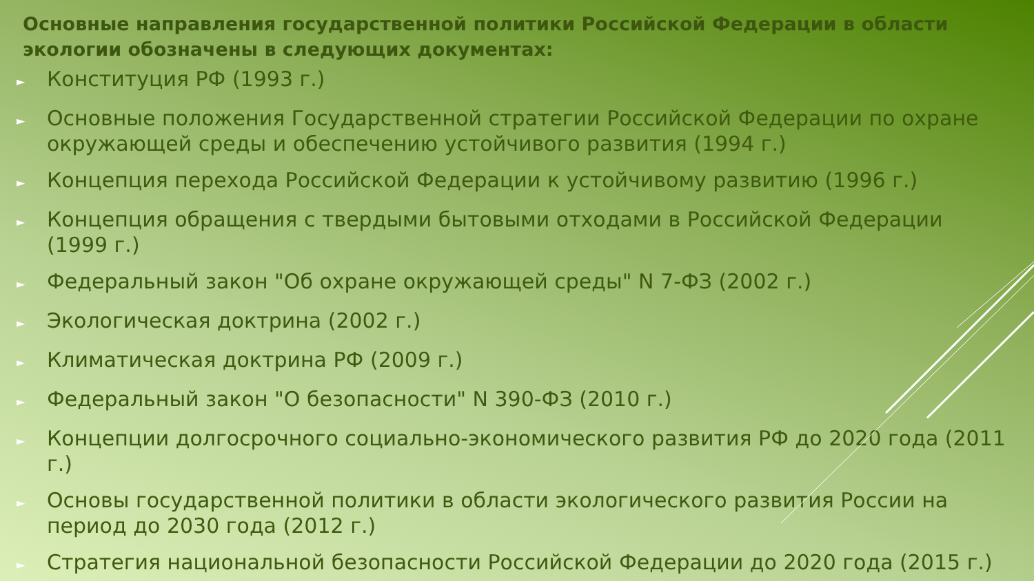Основные направления государственной политики Российской Федерации в области экологии обозначены в следующих документах:
► Конституция РФ (1993 г.)
► Основные положения Государственной стратегии Российской Федерации по охране окружающей среды и обеспечению устойчивого развития (1994 г.)
► Концепция перехода Российской Федерации к устойчивому развитию (1996 г.)
► Концепция обращения с твердыми бытовыми отходами в Российской Федерации (1999 г.)
► Федеральный закон "Об охране окружающей среды" N 7-ФЗ (2002 г.)
► Экологическая доктрина (2002 г.)
► Климатическая доктрина РФ (2009 г.)
► Федеральный закон "О безопасности" N 390-ФЗ (2010 г.)
► Концепции долгосрочного социально-экономического развития РФ до 2020 года (2011 г.)
► Основы государственной политики в области экологического развития России на период до 2030 года (2012 г.)
► Стратегия национальной безопасности Российской Федерации до 2020 года (2015 г.)